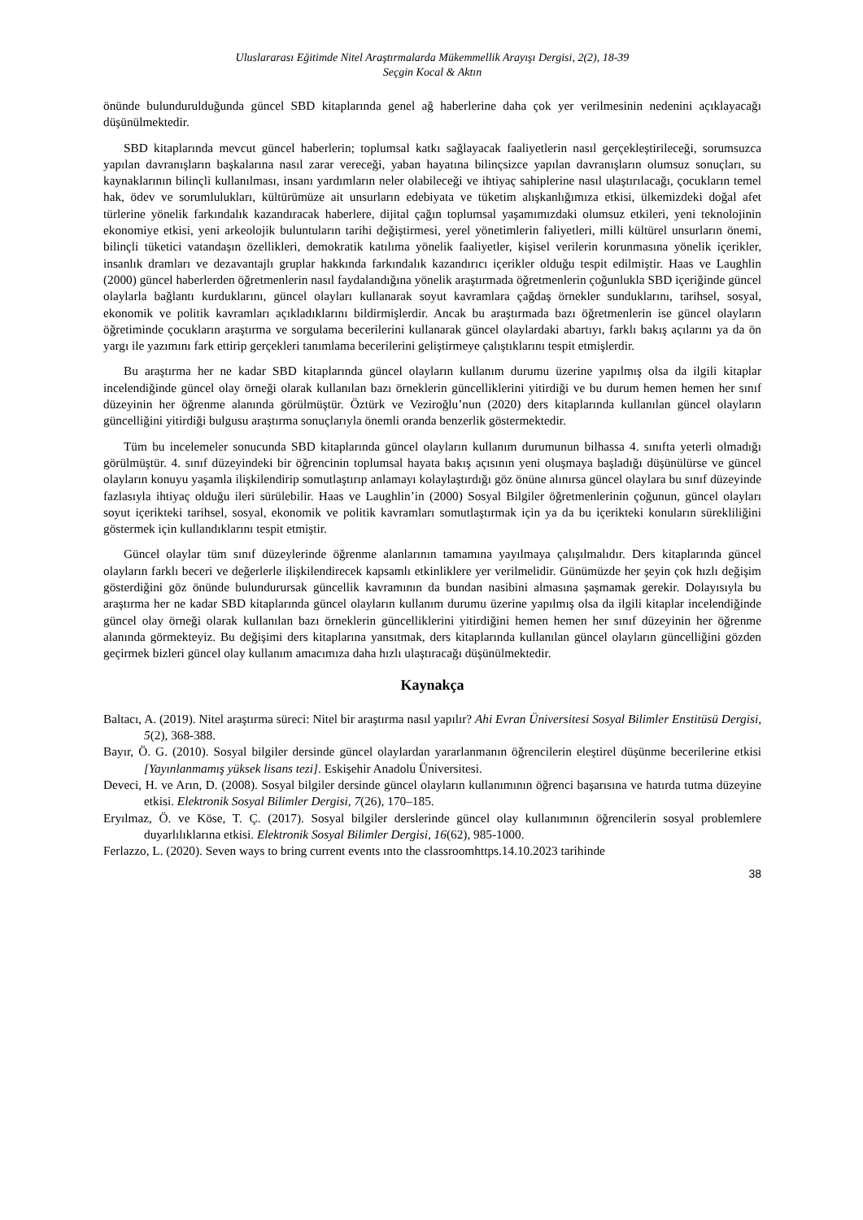Uluslararası Eğitimde Nitel Araştırmalarda Mükemmellik Arayışı Dergisi, 2(2), 18-39
Seçgin Kocal & Aktın
önünde bulundurulduğunda güncel SBD kitaplarında genel ağ haberlerine daha çok yer verilmesinin nedenini açıklayacağı düşünülmektedir.
SBD kitaplarında mevcut güncel haberlerin; toplumsal katkı sağlayacak faaliyetlerin nasıl gerçekleştirileceği, sorumsuzca yapılan davranışların başkalarına nasıl zarar vereceği, yaban hayatına bilinçsizce yapılan davranışların olumsuz sonuçları, su kaynaklarının bilinçli kullanılması, insanı yardımların neler olabileceği ve ihtiyaç sahiplerine nasıl ulaştırılacağı, çocukların temel hak, ödev ve sorumlulukları, kültürümüze ait unsurların edebiyata ve tüketim alışkanlığımıza etkisi, ülkemizdeki doğal afet türlerine yönelik farkındalık kazandıracak haberlere, dijital çağın toplumsal yaşamımızdaki olumsuz etkileri, yeni teknolojinin ekonomiye etkisi, yeni arkeolojik buluntuların tarihi değiştirmesi, yerel yönetimlerin faliyetleri, milli kültürel unsurların önemi, bilinçli tüketici vatandaşın özellikleri, demokratik katılıma yönelik faaliyetler, kişisel verilerin korunmasına yönelik içerikler, insanlık dramları ve dezavantajlı gruplar hakkında farkındalık kazandırıcı içerikler olduğu tespit edilmiştir. Haas ve Laughlin (2000) güncel haberlerden öğretmenlerin nasıl faydalandığına yönelik araştırmada öğretmenlerin çoğunlukla SBD içeriğinde güncel olaylarla bağlantı kurduklarını, güncel olayları kullanarak soyut kavramlara çağdaş örnekler sunduklarını, tarihsel, sosyal, ekonomik ve politik kavramları açıkladıklarını bildirmişlerdir. Ancak bu araştırmada bazı öğretmenlerin ise güncel olayların öğretiminde çocukların araştırma ve sorgulama becerilerini kullanarak güncel olaylardaki abartıyı, farklı bakış açılarını ya da ön yargı ile yazımını fark ettirip gerçekleri tanımlama becerilerini geliştirmeye çalıştıklarını tespit etmişlerdir.
Bu araştırma her ne kadar SBD kitaplarında güncel olayların kullanım durumu üzerine yapılmış olsa da ilgili kitaplar incelendiğinde güncel olay örneği olarak kullanılan bazı örneklerin güncelliklerini yitirdiği ve bu durum hemen hemen her sınıf düzeyinin her öğrenme alanında görülmüştür. Öztürk ve Veziroğlu’nun (2020) ders kitaplarında kullanılan güncel olayların güncelliğini yitirdiği bulgusu araştırma sonuçlarıyla önemli oranda benzerlik göstermektedir.
Tüm bu incelemeler sonucunda SBD kitaplarında güncel olayların kullanım durumunun bilhassa 4. sınıfta yeterli olmadığı görülmüştür. 4. sınıf düzeyindeki bir öğrencinin toplumsal hayata bakış açısının yeni oluşmaya başladığı düşünülürse ve güncel olayların konuyu yaşamla ilişkilendirip somutlaştırıp anlamayı kolaylaştırdığı göz önüne alınırsa güncel olaylara bu sınıf düzeyinde fazlasıyla ihtiyaç olduğu ileri sürülebilir. Haas ve Laughlin’in (2000) Sosyal Bilgiler öğretmenlerinin çoğunun, güncel olayları soyut içerikteki tarihsel, sosyal, ekonomik ve politik kavramları somutlaştırmak için ya da bu içerikteki konuların sürekliliğini göstermek için kullandıklarını tespit etmiştir.
Güncel olaylar tüm sınıf düzeylerinde öğrenme alanlarının tamamına yayılmaya çalışılmalıdır. Ders kitaplarında güncel olayların farklı beceri ve değerlerle ilişkilendirecek kapsamlı etkinliklere yer verilmelidir. Günümüzde her şeyin çok hızlı değişim gösterdiğini göz önünde bulundurursak güncellik kavramının da bundan nasibini almasına şaşmamak gerekir. Dolayısıyla bu araştırma her ne kadar SBD kitaplarında güncel olayların kullanım durumu üzerine yapılmış olsa da ilgili kitaplar incelendiğinde güncel olay örneği olarak kullanılan bazı örneklerin güncelliklerini yitirdiğini hemen hemen her sınıf düzeyinin her öğrenme alanında görmekteyiz. Bu değişimi ders kitaplarına yansıtmak, ders kitaplarında kullanılan güncel olayların güncelliğini gözden geçirmek bizleri güncel olay kullanım amacımıza daha hızlı ulaştıracağı düşünülmektedir.
Kaynakça
Baltacı, A. (2019). Nitel araştırma süreci: Nitel bir araştırma nasıl yapılır? Ahi Evran Üniversitesi Sosyal Bilimler Enstitüsü Dergisi, 5(2), 368-388.
Bayır, Ö. G. (2010). Sosyal bilgiler dersinde güncel olaylardan yararlanmanın öğrencilerin eleştirel düşünme becerilerine etkisi [Yayınlanmamış yüksek lisans tezi]. Eskişehir Anadolu Üniversitesi.
Deveci, H. ve Arın, D. (2008). Sosyal bilgiler dersinde güncel olayların kullanımının öğrenci başarısına ve hatırda tutma düzeyine etkisi. Elektronik Sosyal Bilimler Dergisi, 7(26), 170–185.
Eryılmaz, Ö. ve Köse, T. Ç. (2017). Sosyal bilgiler derslerinde güncel olay kullanımının öğrencilerin sosyal problemlere duyarlılıklarına etkisi. Elektronik Sosyal Bilimler Dergisi, 16(62), 985-1000.
Ferlazzo, L. (2020). Seven ways to bring current events ınto the classroomhttps.14.10.2023 tarihinde
38